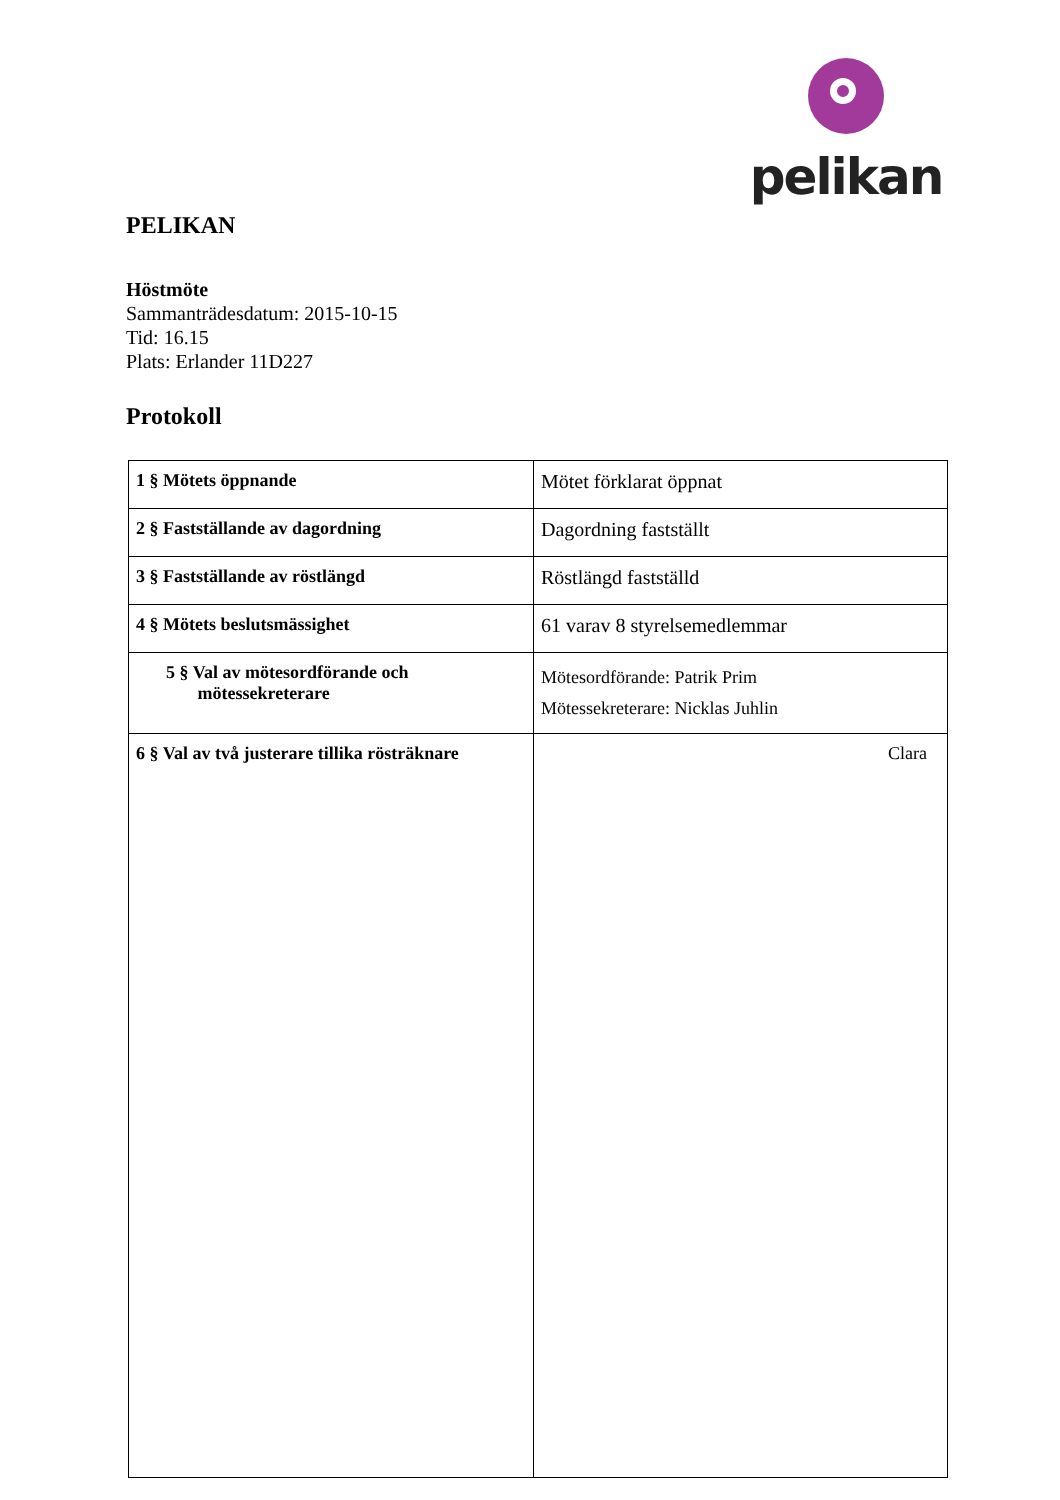pelikan
PELIKAN
Höstmöte
Sammanträdesdatum: 2015-10-15
Tid: 16.15
Plats: Erlander 11D227
Protokoll
| 1 § Mötets öppnande | Mötet förklarat öppnat |
| 2 § Fastställande av dagordning | Dagordning fastställt |
| 3 § Fastställande av röstlängd | Röstlängd fastställd |
| 4 § Mötets beslutsmässighet | 61 varav 8 styrelsemedlemmar |
| 5 § Val av mötesordförande och mötessekreterare | Mötesordförande: Patrik Prim Mötessekreterare: Nicklas Juhlin |
| 6 § Val av två justerare tillika rösträknare | Clara |